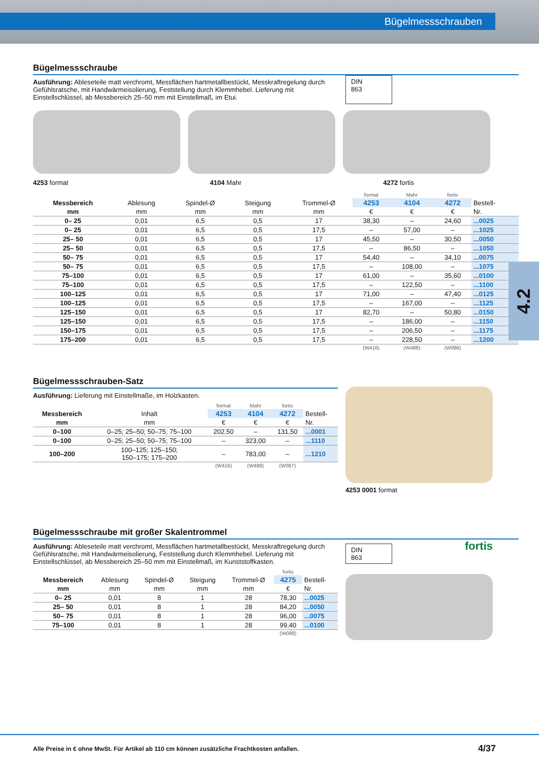Bügelmessschrauben
4.2
Bügelmessschraube
Ausführung: Ableseteile matt verchromt, Messflächen hartmetallbestückt, Messkraftregelung durch Gefühlsratsche, mit Handwärmeisolierung, Feststellung durch Klemmhebel. Lieferung mit Einstellschlüssel, ab Messbereich 25–50 mm mit Einstellmaß, im Etui.
DIN
863
4253 format 4104 Mahr 4272 fortis
| | | | | | format | Mahr | fortis | |
| --- | --- | --- | --- | --- | --- | --- | --- | --- |
| Messbereich | Ablesung | Spindel-Ø | Steigung | Trommel-Ø | 4253 | 4104 | 4272 | Bestell- |
| mm | mm | mm | mm | mm | € | € | € | Nr. |
| 0– 25 | 0,01 | 6,5 | 0,5 | 17 | 38,30 | – | 24,60 | ...0025 |
| 0– 25 | 0,01 | 6,5 | 0,5 | 17,5 | – | 57,00 | – | ...1025 |
| 25– 50 | 0,01 | 6,5 | 0,5 | 17 | 45,50 | – | 30,50 | ...0050 |
| 25– 50 | 0,01 | 6,5 | 0,5 | 17,5 | – | 86,50 | – | ...1050 |
| 50– 75 | 0,01 | 6,5 | 0,5 | 17 | 54,40 | – | 34,10 | ...0075 |
| 50– 75 | 0,01 | 6,5 | 0,5 | 17,5 | – | 108,00 | – | ...1075 |
| 75–100 | 0,01 | 6,5 | 0,5 | 17 | 61,00 | – | 35,60 | ...0100 |
| 75–100 | 0,01 | 6,5 | 0,5 | 17,5 | – | 122,50 | – | ...1100 |
| 100–125 | 0,01 | 6,5 | 0,5 | 17 | 71,00 | – | 47,40 | ...0125 |
| 100–125 | 0,01 | 6,5 | 0,5 | 17,5 | – | 167,00 | – | ...1125 |
| 125–150 | 0,01 | 6,5 | 0,5 | 17 | 82,70 | – | 50,80 | ...0150 |
| 125–150 | 0,01 | 6,5 | 0,5 | 17,5 | – | 186,00 | – | ...1150 |
| 150–175 | 0,01 | 6,5 | 0,5 | 17,5 | – | 206,50 | – | ...1175 |
| 175–200 | 0,01 | 6,5 | 0,5 | 17,5 | – | 228,50 | – | ...1200 |
| | | | | | (W416) | (W488) | (W086) | |
Bügelmessschrauben-Satz
Ausführung: Lieferung mit Einstellmaße, im Holzkasten.
| | | format | Mahr | fortis | |
| --- | --- | --- | --- | --- | --- |
| Messbereich | Inhalt | 4253 | 4104 | 4272 | Bestell- |
| mm | mm | € | € | € | Nr. |
| 0–100 | 0–25; 25–50; 50–75; 75–100 | 202,50 | – | 131,50 | ...0001 |
| 0–100 | 0–25; 25–50; 50–75; 75–100 | – | 323,00 | – | ...1110 |
| 100–200 | 100–125; 125–150; 150–175; 175–200 | – | 783,00 | – | ...1210 |
| | | (W416) | (W488) | (W087) | |
4253 0001 format
Bügelmessschraube mit großer Skalentrommel
Ausführung: Ableseteile matt verchromt, Messflächen hartmetallbestückt, Messkraftregelung durch Gefühlsratsche, mit Handwärmeisolierung, Feststellung durch Klemmhebel. Lieferung mit Einstellschlüssel, ab Messbereich 25–50 mm mit Einstellmaß, im Kunststoffkasten.
| | | | | | fortis | |
| --- | --- | --- | --- | --- | --- | --- |
| Messbereich | Ablesung | Spindel-Ø | Steigung | Trommel-Ø | 4275 | Bestell- |
| mm | mm | mm | mm | mm | € | Nr. |
| 0– 25 | 0,01 | 8 | 1 | 28 | 78,30 | ...0025 |
| 25– 50 | 0,01 | 8 | 1 | 28 | 84,20 | ...0050 |
| 50– 75 | 0,01 | 8 | 1 | 28 | 96,00 | ...0075 |
| 75–100 | 0,01 | 8 | 1 | 28 | 99,40 | ...0100 |
| | | | | | (W088) | |
DIN
863
fortis
Alle Preise in € ohne MwSt. Für Artikel ab 110 cm können zusätzliche Frachtkosten anfallen. 4/37